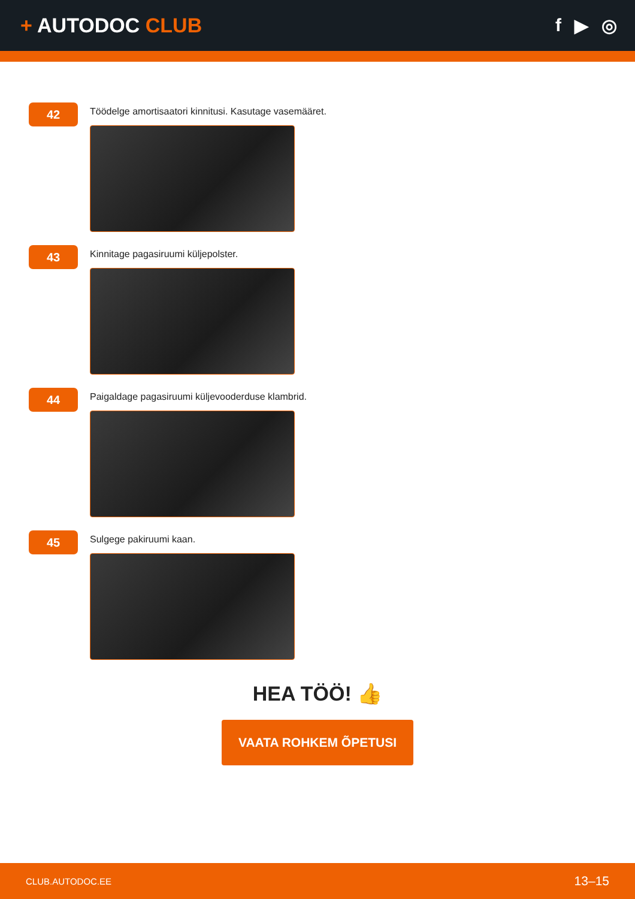+ AUTODOC CLUB f ▶ ◎
42
Töödelge amortisaatori kinnitusi. Kasutage vasemääret.
43
Kinnitage pagasiruumi küljepolster.
44
Paigaldage pagasiruumi küljevooderduse klambrid.
45
Sulgege pakiruumi kaan.
HEA TÖÖ! 👍
VAATA ROHKEM ÕPETUSI
CLUB.AUTODOC.EE 13–15